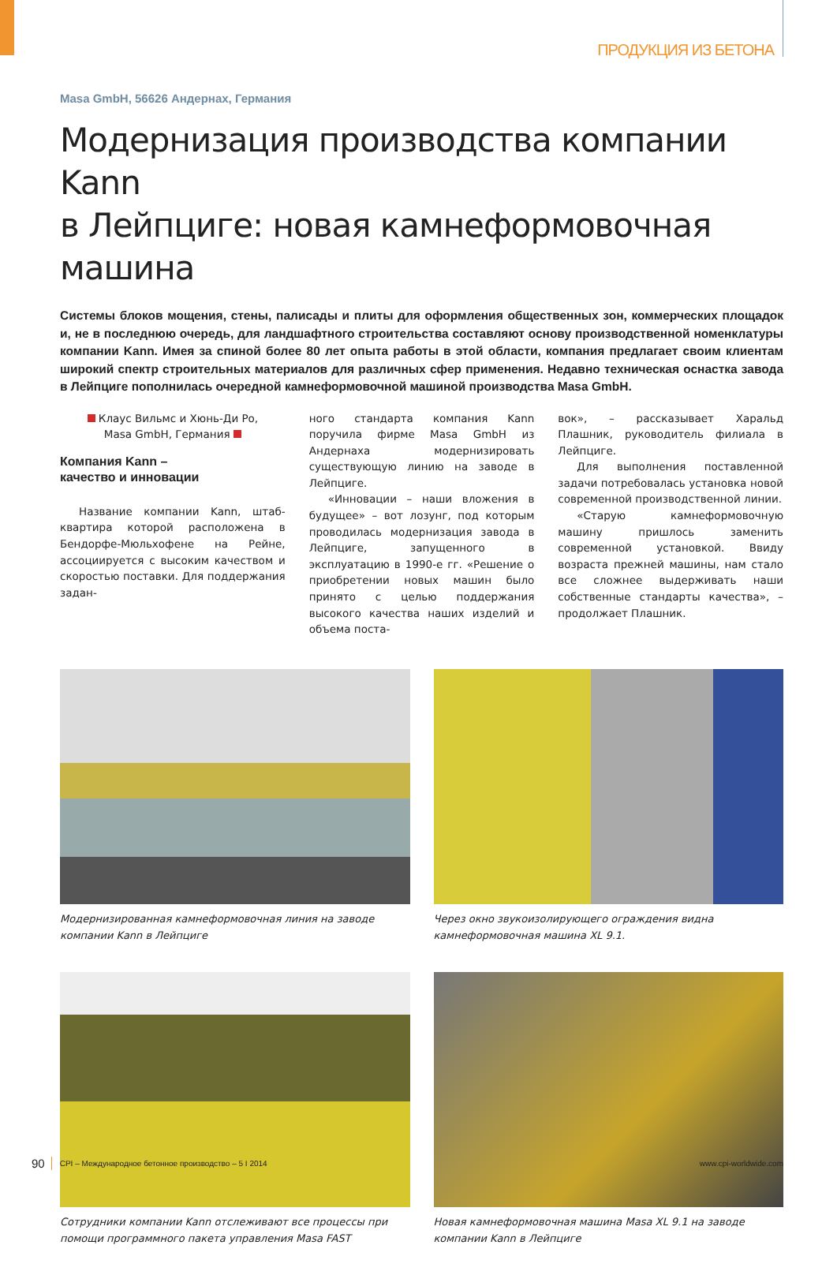ПРОДУКЦИЯ ИЗ БЕТОНА
Masa GmbH, 56626 Андернах, Германия
Модернизация производства компании Kann
в Лейпциге: новая камнеформовочная машина
Системы блоков мощения, стены, палисады и плиты для оформления общественных зон, коммерческих площадок и, не в последнюю очередь, для ландшафтного строительства составляют основу производственной номенклатуры компании Kann. Имея за спиной более 80 лет опыта работы в этой области, компания предлагает своим клиентам широкий спектр строительных материалов для различных сфер применения. Недавно техническая оснастка завода в Лейпциге пополнилась очередной камнеформовочной машиной производства Masa GmbH.
Клаус Вильмс и Хюнь-Ди Ро,
Masa GmbH, Германия
Компания Kann –
качество и инновации
Название компании Kann, штаб-квартира которой расположена в Бендорфе-Мюльхофене на Рейне, ассоциируется с высоким качеством и скоростью поставки. Для поддержания задан-
ного стандарта компания Kann поручила фирме Masa GmbH из Андернаха модернизировать существующую линию на заводе в Лейпциге.
«Инновации – наши вложения в будущее» – вот лозунг, под которым проводилась модернизация завода в Лейпциге, запущенного в эксплуатацию в 1990-е гг. «Решение о приобретении новых машин было принято с целью поддержания высокого качества наших изделий и объема поста-
вок», – рассказывает Харальд Плашник, руководитель филиала в Лейпциге.
Для выполнения поставленной задачи потребовалась установка новой современной производственной линии.
«Старую камнеформовочную машину пришлось заменить современной установкой. Ввиду возраста прежней машины, нам стало все сложнее выдерживать наши собственные стандарты качества», – продолжает Плашник.
Модернизированная камнеформовочная линия на заводе компании Kann в Лейпциге
Через окно звукоизолирующего ограждения видна камнеформовочная машина XL 9.1.
Сотрудники компании Kann отслеживают все процессы при помощи программного пакета управления Masa FAST
Новая камнеформовочная машина Masa XL 9.1 на заводе компании Kann в Лейпциге
90 CPI – Международное бетонное производство – 5 I 2014 www.cpi-worldwide.com